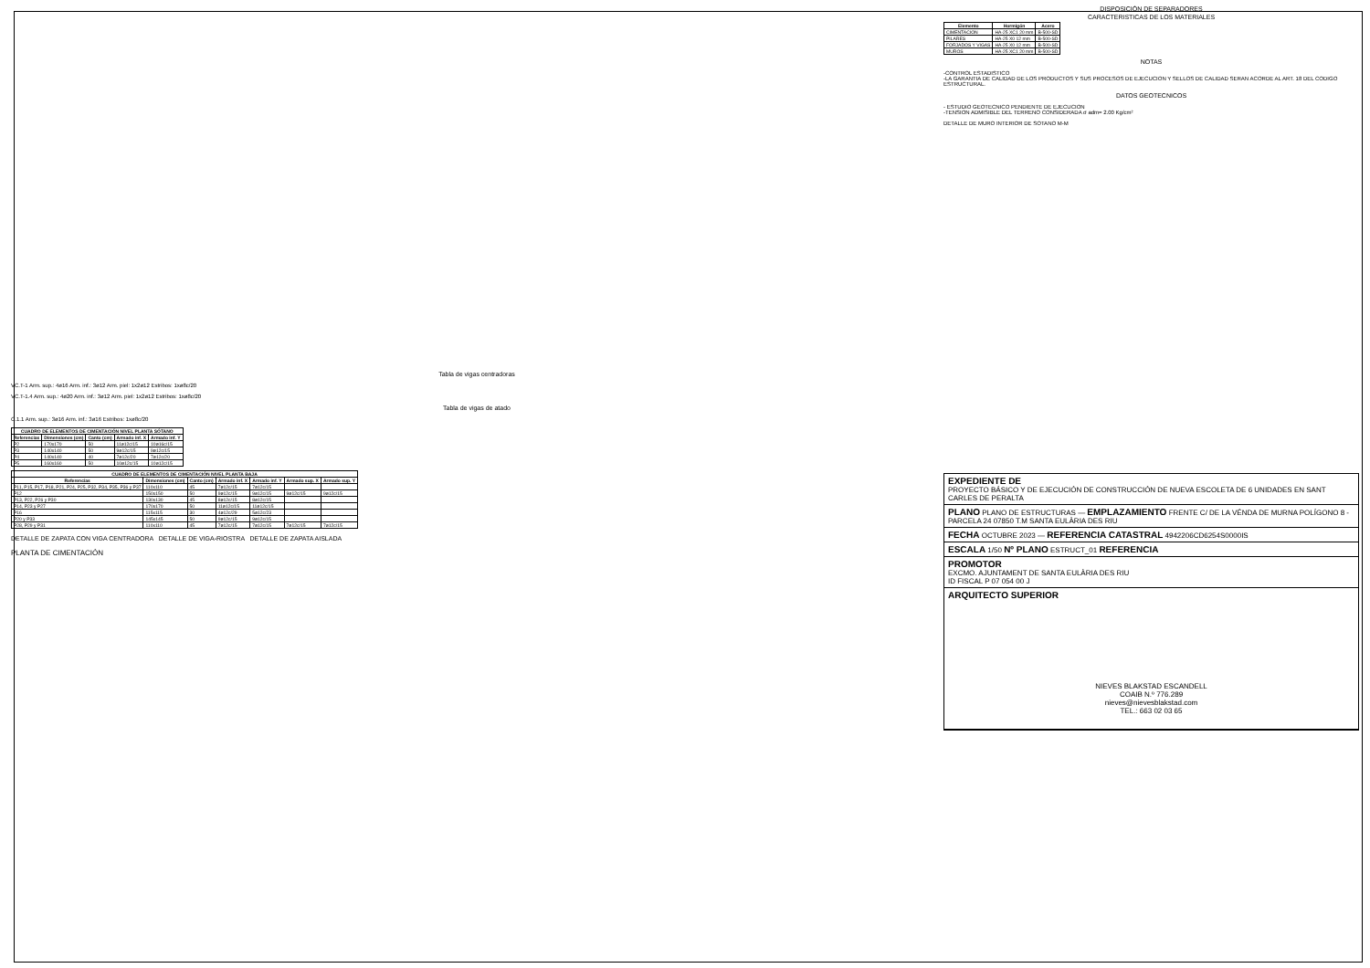Tabla de vigas centradoras
VC.T-1 Arm. sup.: 4ø16 Arm. inf.: 3ø12 Arm. piel: 1x2ø12 Estribos: 1xø8c/20
VC.T-1.4 Arm. sup.: 4ø20 Arm. inf.: 3ø12 Arm. piel: 1x2ø12 Estribos: 1xø8c/20
Tabla de vigas de atado
C.1.1 Arm. sup.: 3ø16 Arm. inf.: 3ø16 Estribos: 1xø8c/20
| CUADRO DE ELEMENTOS DE CIMENTACIÓN NIVEL PLANTA SÓTANO | | | | |
| --- | --- | --- | --- | --- |
| Referencias | Dimensiones (cm) | Canto (cm) | Armado inf. X | Armado inf. Y |
| P2 | 170x170 | 50 | 11ø12c/15 | 10ø16c/15 |
| P3 | 140x140 | 50 | 9ø12c/15 | 9ø12c/15 |
| P4 | 140x140 | 40 | 7ø12c/20 | 7ø12c/20 |
| P5 | 160x160 | 50 | 10ø12c/15 | 10ø12c/15 |
| CUADRO DE ELEMENTOS DE CIMENTACIÓN NIVEL PLANTA BAJA | | | | | | |
| --- | --- | --- | --- | --- | --- | --- |
| Referencias | Dimensiones (cm) | Canto (cm) | Armado inf. X | Armado inf. Y | Armado sup. X | Armado sup. Y |
| P11, P15, P17, P18, P21, P24, P25, P32, P34, P35, P36 y P37 | 110x110 | 45 | 7ø12c/15 | 7ø12c/15 | | |
| P12 | 150x150 | 50 | 9ø12c/15 | 9ø12c/15 | 9ø12c/15 | 9ø12c/15 |
| P13, P22, P26 y P30 | 130x130 | 45 | 8ø12c/15 | 8ø12c/15 | | |
| P14, P23 y P27 | 170x170 | 50 | 11ø12c/15 | 11ø12c/15 | | |
| P16 | 115x115 | 30 | 4ø12c/29 | 5ø12c/23 | | |
| P20 y P33 | 145x145 | 50 | 9ø12c/15 | 9ø12c/15 | | |
| P28, P29 y P31 | 110x110 | 45 | 7ø12c/15 | 7ø12c/15 | 7ø12c/15 | 7ø12c/15 |
DETALLE DE ZAPATA CON VIGA CENTRADORA DETALLE DE VIGA-RIOSTRA DETALLE DE ZAPATA AISLADA
PLANTA DE CIMENTACIÓN
DISPOSICIÓN DE SEPARADORES
CARACTERISTICAS DE LOS MATERIALES
| Elemento | Hormigón | Acero |
| --- | --- | --- |
| CIMENTACION | HA-25 XC1 20 mm | B-500-SD |
| PILARES | HA-25 X0 12 mm | B-500-SD |
| FORJADOS Y VIGAS | HA-25 X0 12 mm | B-500-SD |
| MUROS | HA-25 XC1 20 mm | B-500-SD |
NOTAS
-CONTROL ESTADISTICO
-LA GARANTIA DE CALIDAD DE LOS PRODUCTOS Y SUS PROCESOS DE EJECUCION Y SELLOS DE CALIDAD SERAN ACORDE AL ART. 18 DEL CODIGO ESTRUCTURAL.
DATOS GEOTECNICOS
- ESTUDIO GEOTECNICO PENDIENTE DE EJECUCION
-TENSION ADMISIBLE DEL TERRENO CONSIDERADA σ adm= 2.00 Kg/cm²
DETALLE DE MURO INTERIOR DE SOTANO M-M
EXPEDIENTE DE
PROYECTO BÁSICO Y DE EJECUCIÓN DE CONSTRUCCIÓN DE NUEVA ESCOLETA DE 6 UNIDADES EN SANT CARLES DE PERALTA
PLANO PLANO DE ESTRUCTURAS — EMPLAZAMIENTO FRENTE C/ DE LA VÉNDA DE MURNA POLÍGONO 8 - PARCELA 24 07850 T.M SANTA EULÀRIA DES RIU
FECHA OCTUBRE 2023 — REFERENCIA CATASTRAL 4942206CD6254S0000IS
ESCALA 1/50 Nº PLANO ESTRUCT_01 REFERENCIA
PROMOTOR
EXCMO. AJUNTAMENT DE SANTA EULÀRIA DES RIU
ID FISCAL P 07 054 00 J
ARQUITECTO SUPERIOR
NIEVES BLAKSTAD ESCANDELL
COAIB N.º 776.289
nieves@nievesblakstad.com
TEL.: 663 02 03 65